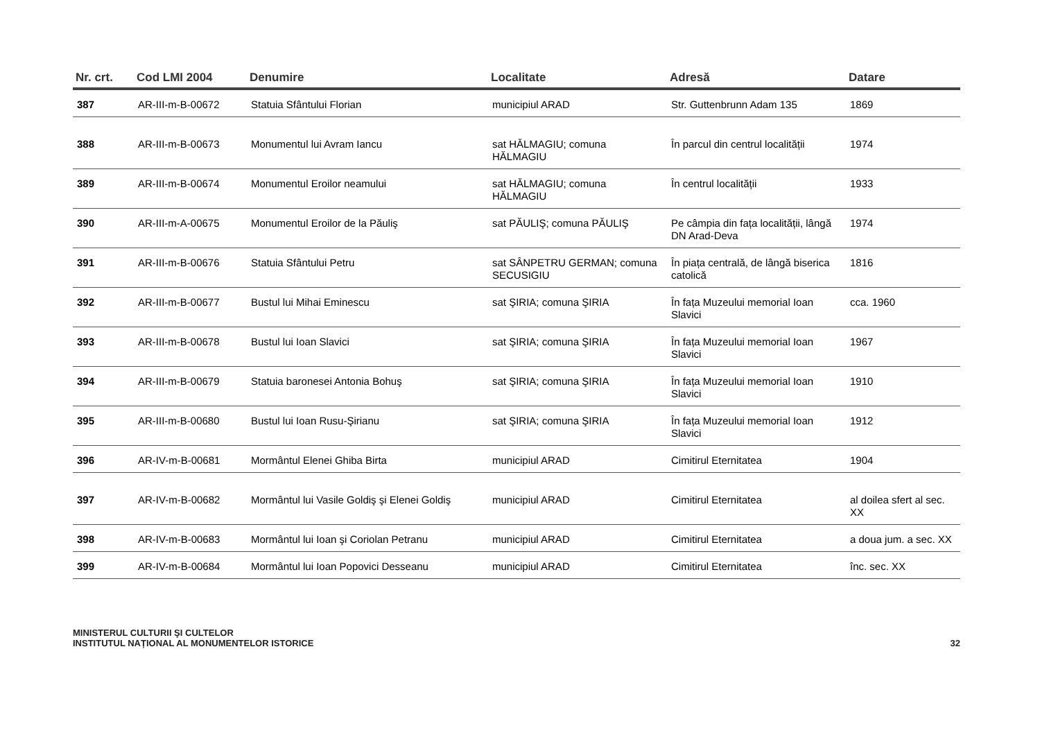| Nr. crt. | Cod LMI 2004 | Denumire | Localitate | Adresă | Datare |
| --- | --- | --- | --- | --- | --- |
| 387 | AR-III-m-B-00672 | Statuia Sfântului Florian | municipiul ARAD | Str. Guttenbrunn Adam 135 | 1869 |
| 388 | AR-III-m-B-00673 | Monumentul lui Avram Iancu | sat HĂLMAGIU; comuna HĂLMAGIU | În parcul din centrul localității | 1974 |
| 389 | AR-III-m-B-00674 | Monumentul Eroilor neamului | sat HĂLMAGIU; comuna HĂLMAGIU | În centrul localității | 1933 |
| 390 | AR-III-m-A-00675 | Monumentul Eroilor de la Păuliş | sat PĂULIŞ; comuna PĂULIŞ | Pe câmpia din fața localității, lângă DN Arad-Deva | 1974 |
| 391 | AR-III-m-B-00676 | Statuia Sfântului Petru | sat SÂNPETRU GERMAN; comuna SECUSIGIU | În piața centrală, de lângă biserica catolică | 1816 |
| 392 | AR-III-m-B-00677 | Bustul lui Mihai Eminescu | sat ŞIRIA; comuna ŞIRIA | În fața Muzeului memorial Ioan Slavici | cca. 1960 |
| 393 | AR-III-m-B-00678 | Bustul lui Ioan Slavici | sat ŞIRIA; comuna ŞIRIA | În fața Muzeului memorial Ioan Slavici | 1967 |
| 394 | AR-III-m-B-00679 | Statuia baronesei Antonia Bohuş | sat ŞIRIA; comuna ŞIRIA | În fața Muzeului memorial Ioan Slavici | 1910 |
| 395 | AR-III-m-B-00680 | Bustul lui Ioan Rusu-Şirianu | sat ŞIRIA; comuna ŞIRIA | În fața Muzeului memorial Ioan Slavici | 1912 |
| 396 | AR-IV-m-B-00681 | Mormântul Elenei Ghiba Birta | municipiul ARAD | Cimitirul Eternitatea | 1904 |
| 397 | AR-IV-m-B-00682 | Mormântul lui Vasile Goldiş şi Elenei Goldiş | municipiul ARAD | Cimitirul Eternitatea | al doilea sfert al sec. XX |
| 398 | AR-IV-m-B-00683 | Mormântul lui Ioan şi Coriolan Petranu | municipiul ARAD | Cimitirul Eternitatea | a doua jum. a sec. XX |
| 399 | AR-IV-m-B-00684 | Mormântul lui Ioan Popovici Desseanu | municipiul ARAD | Cimitirul Eternitatea | înc. sec. XX |
MINISTERUL CULTURII ŞI CULTELOR
INSTITUTUL NAȚIONAL AL MONUMENTELOR ISTORICE
32